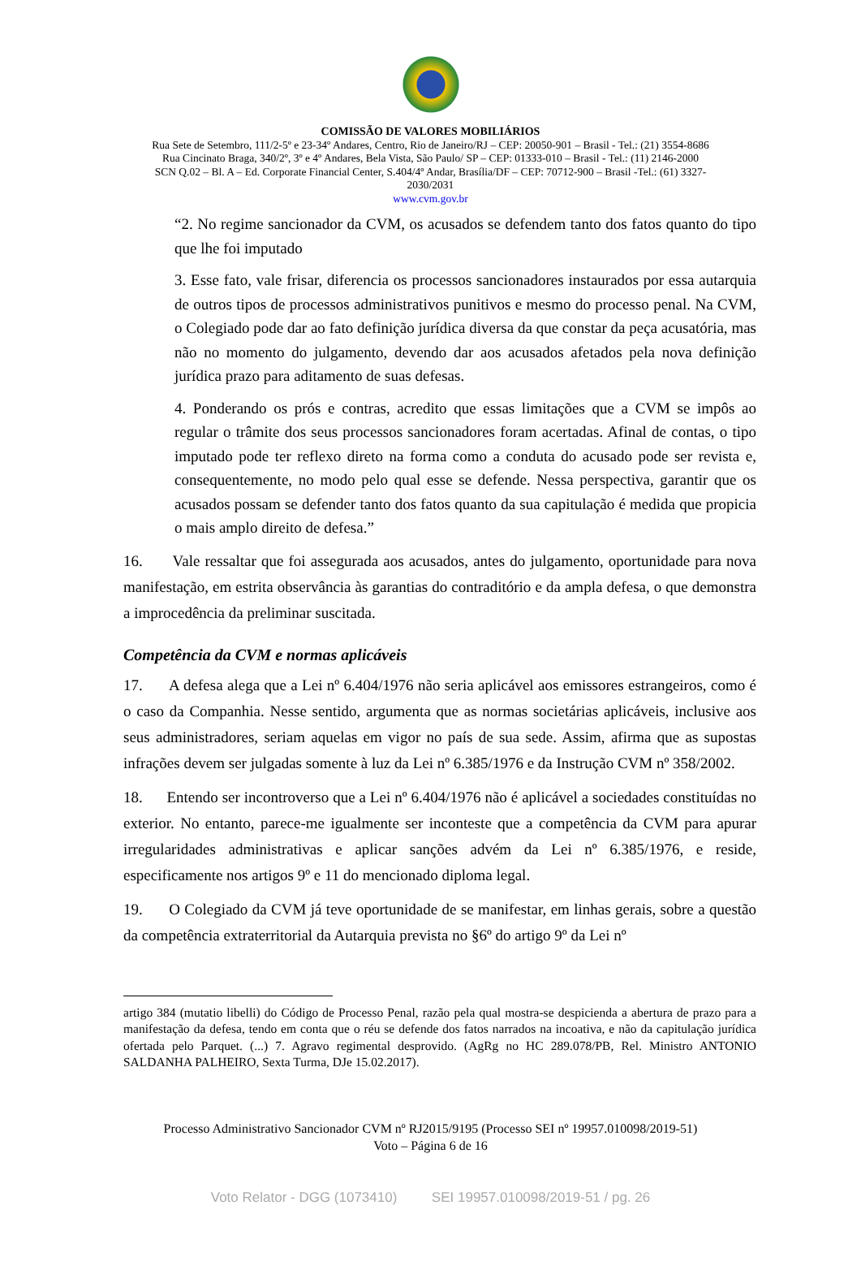COMISSÃO DE VALORES MOBILIÁRIOS
Rua Sete de Setembro, 111/2-5º e 23-34º Andares, Centro, Rio de Janeiro/RJ – CEP: 20050-901 – Brasil - Tel.: (21) 3554-8686
Rua Cincinato Braga, 340/2º, 3º e 4º Andares, Bela Vista, São Paulo/ SP – CEP: 01333-010 – Brasil - Tel.: (11) 2146-2000
SCN Q.02 – Bl. A – Ed. Corporate Financial Center, S.404/4º Andar, Brasília/DF – CEP: 70712-900 – Brasil -Tel.: (61) 3327-
2030/2031
www.cvm.gov.br
“2. No regime sancionador da CVM, os acusados se defendem tanto dos fatos quanto do tipo que lhe foi imputado
3. Esse fato, vale frisar, diferencia os processos sancionadores instaurados por essa autarquia de outros tipos de processos administrativos punitivos e mesmo do processo penal. Na CVM, o Colegiado pode dar ao fato definição jurídica diversa da que constar da peça acusatória, mas não no momento do julgamento, devendo dar aos acusados afetados pela nova definição jurídica prazo para aditamento de suas defesas.
4. Ponderando os prós e contras, acredito que essas limitações que a CVM se impôs ao regular o trâmite dos seus processos sancionadores foram acertadas. Afinal de contas, o tipo imputado pode ter reflexo direto na forma como a conduta do acusado pode ser revista e, consequentemente, no modo pelo qual esse se defende. Nessa perspectiva, garantir que os acusados possam se defender tanto dos fatos quanto da sua capitulação é medida que propicia o mais amplo direito de defesa.”
16. Vale ressaltar que foi assegurada aos acusados, antes do julgamento, oportunidade para nova manifestação, em estrita observância às garantias do contraditório e da ampla defesa, o que demonstra a improcedência da preliminar suscitada.
Competência da CVM e normas aplicáveis
17. A defesa alega que a Lei nº 6.404/1976 não seria aplicável aos emissores estrangeiros, como é o caso da Companhia. Nesse sentido, argumenta que as normas societárias aplicáveis, inclusive aos seus administradores, seriam aquelas em vigor no país de sua sede. Assim, afirma que as supostas infrações devem ser julgadas somente à luz da Lei nº 6.385/1976 e da Instrução CVM nº 358/2002.
18. Entendo ser incontroverso que a Lei nº 6.404/1976 não é aplicável a sociedades constituídas no exterior. No entanto, parece-me igualmente ser inconteste que a competência da CVM para apurar irregularidades administrativas e aplicar sanções advém da Lei nº 6.385/1976, e reside, especificamente nos artigos 9º e 11 do mencionado diploma legal.
19. O Colegiado da CVM já teve oportunidade de se manifestar, em linhas gerais, sobre a questão da competência extraterritorial da Autarquia prevista no §6º do artigo 9º da Lei nº
artigo 384 (mutatio libelli) do Código de Processo Penal, razão pela qual mostra-se despicienda a abertura de prazo para a manifestação da defesa, tendo em conta que o réu se defende dos fatos narrados na incoativa, e não da capitulação jurídica ofertada pelo Parquet. (...) 7. Agravo regimental desprovido. (AgRg no HC 289.078/PB, Rel. Ministro ANTONIO SALDANHA PALHEIRO, Sexta Turma, DJe 15.02.2017).
Processo Administrativo Sancionador CVM nº RJ2015/9195 (Processo SEI nº 19957.010098/2019-51)
Voto – Página 6 de 16
Voto Relator - DGG (1073410) SEI 19957.010098/2019-51 / pg. 26